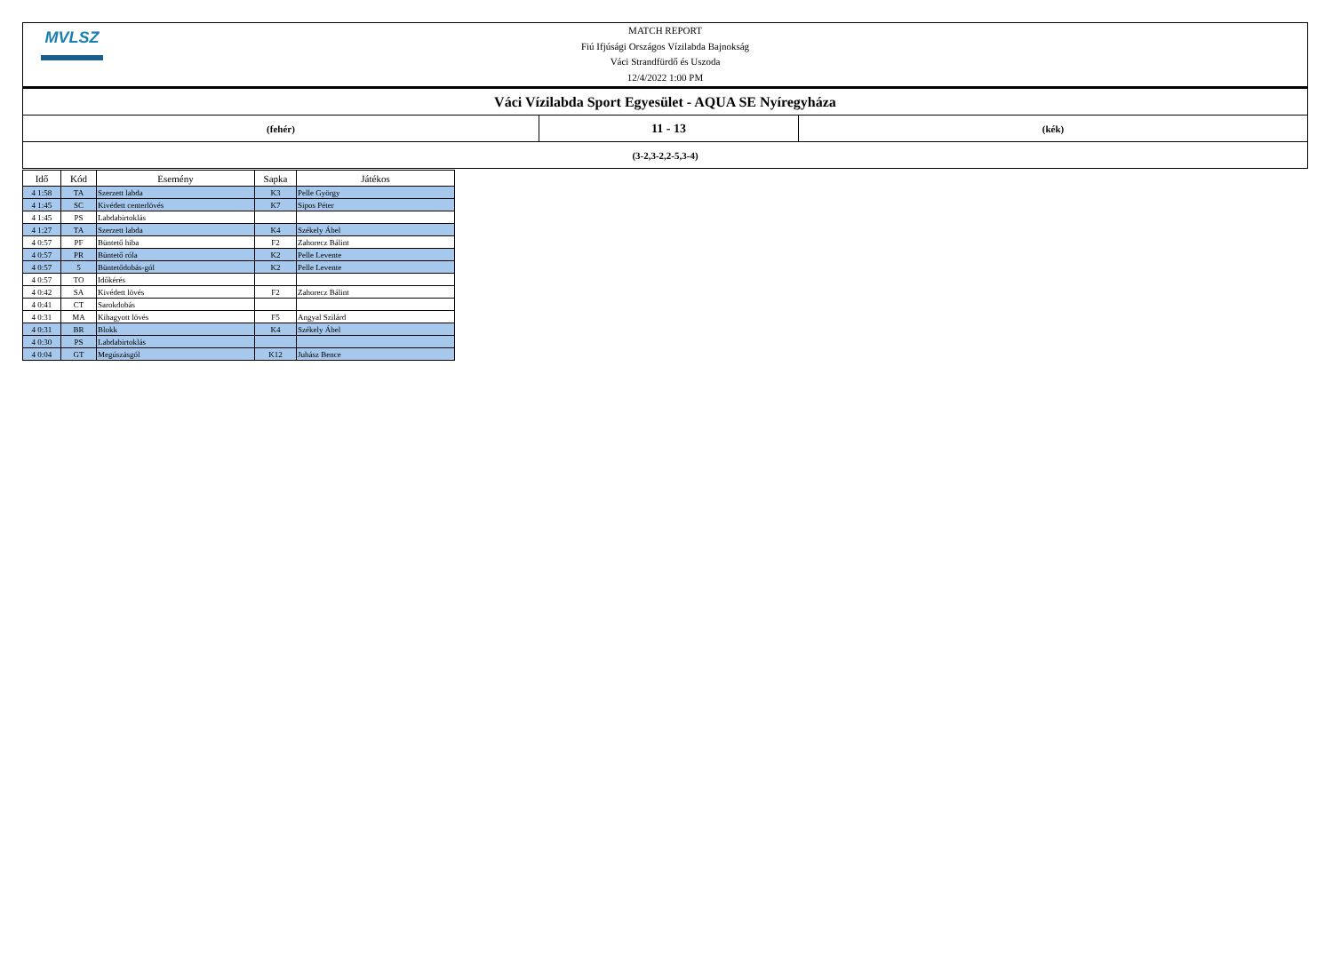MVLSZ
MATCH REPORT
Fiú Ifjúsági Országos Vízilabda Bajnokság
Váci Strandfürdő és Uszoda
12/4/2022 1:00 PM
| Váci Vízilabda Sport Egyesület - AQUA SE Nyíregyháza | | |
| (fehér) | 11 - 13 | (kék) |
| (3-2,3-2,2-5,3-4) | | |
| Idő | Kód | Esemény | Sapka | Játékos |
| --- | --- | --- | --- | --- |
| 4 1:58 | TA | Szerzett labda | K3 | Pelle György |
| 4 1:45 | SC | Kivédett centerlövés | K7 | Sipos Péter |
| 4 1:45 | PS | Labdabirtoklás | | |
| 4 1:27 | TA | Szerzett labda | K4 | Székely Ábel |
| 4 0:57 | PF | Büntető hiba | F2 | Zahorecz Bálint |
| 4 0:57 | PR | Büntető róla | K2 | Pelle Levente |
| 4 0:57 | 5 | Büntetődobás-gól | K2 | Pelle Levente |
| 4 0:57 | TO | Időkérés | | |
| 4 0:42 | SA | Kivédett lövés | F2 | Zahorecz Bálint |
| 4 0:41 | CT | Sarokdobás | | |
| 4 0:31 | MA | Kihagyott lövés | F5 | Angyal Szilárd |
| 4 0:31 | BR | Blokk | K4 | Székely Ábel |
| 4 0:30 | PS | Labdabirtoklás | | |
| 4 0:04 | GT | Megúszásgól | K12 | Juhász Bence |